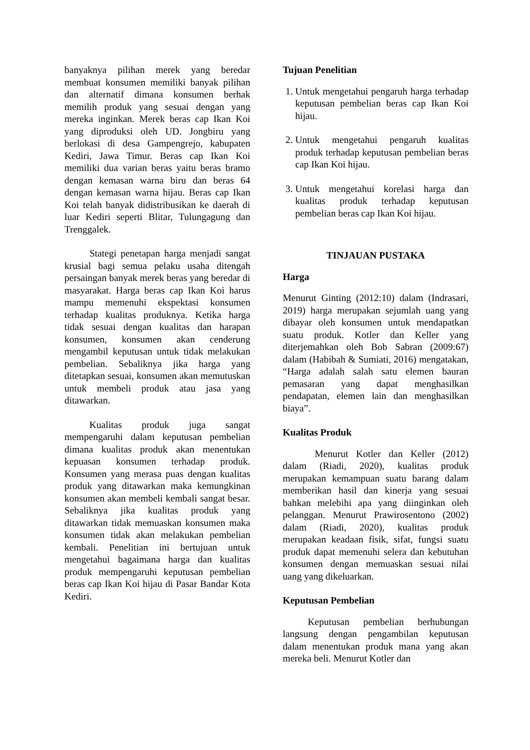banyaknya pilihan merek yang beredar membuat konsumen memiliki banyak pilihan dan alternatif dimana konsumen berhak memilih produk yang sesuai dengan yang mereka inginkan. Merek beras cap Ikan Koi yang diproduksi oleh UD. Jongbiru yang berlokasi di desa Gampengrejo, kabupaten Kediri, Jawa Timur. Beras cap Ikan Koi memiliki dua varian beras yaitu beras bramo dengan kemasan warna biru dan beras 64 dengan kemasan warna hijau. Beras cap Ikan Koi telah banyak didistribusikan ke daerah di luar Kediri seperti Blitar, Tulungagung dan Trenggalek.
Stategi penetapan harga menjadi sangat krusial bagi semua pelaku usaha ditengah persaingan banyak merek beras yang beredar di masyarakat. Harga beras cap Ikan Koi harus mampu memenuhi ekspektasi konsumen terhadap kualitas produknya. Ketika harga tidak sesuai dengan kualitas dan harapan konsumen, konsumen akan cenderung mengambil keputusan untuk tidak melakukan pembelian. Sebaliknya jika harga yang ditetapkan sesuai, konsumen akan memutuskan untuk membeli produk atau jasa yang ditawarkan.
Kualitas produk juga sangat mempengaruhi dalam keputusan pembelian dimana kualitas produk akan menentukan kepuasan konsumen terhadap produk. Konsumen yang merasa puas dengan kualitas produk yang ditawarkan maka kemungkinan konsumen akan membeli kembali sangat besar. Sebaliknya jika kualitas produk yang ditawarkan tidak memuaskan konsumen maka konsumen tidak akan melakukan pembelian kembali. Penelitian ini bertujuan untuk mengetahui bagaimana harga dan kualitas produk mempengaruhi keputusan pembelian beras cap Ikan Koi hijau di Pasar Bandar Kota Kediri.
Tujuan Penelitian
1. Untuk mengetahui pengaruh harga terhadap keputusan pembelian beras cap Ikan Koi hijau.
2. Untuk mengetahui pengaruh kualitas produk terhadap keputusan pembelian beras cap Ikan Koi hijau.
3. Untuk mengetahui korelasi harga dan kualitas produk terhadap keputusan pembelian beras cap Ikan Koi hijau.
TINJAUAN PUSTAKA
Harga
Menurut Ginting (2012:10) dalam (Indrasari, 2019) harga merupakan sejumlah uang yang dibayar oleh konsumen untuk mendapatkan suatu produk. Kotler dan Keller yang diterjemahkan oleh Bob Sabran (2009:67) dalam (Habibah & Sumiati, 2016) mengatakan, “Harga adalah salah satu elemen bauran pemasaran yang dapat menghasilkan pendapatan, elemen lain dan menghasilkan biaya”.
Kualitas Produk
Menurut Kotler dan Keller (2012) dalam (Riadi, 2020), kualitas produk merupakan kemampuan suatu barang dalam memberikan hasil dan kinerja yang sesuai bahkan melebihi apa yang diinginkan oleh pelanggan. Menurut Prawirosentono (2002) dalam (Riadi, 2020), kualitas produk merupakan keadaan fisik, sifat, fungsi suatu produk dapat memenuhi selera dan kebutuhan konsumen dengan memuaskan sesuai nilai uang yang dikeluarkan.
Keputusan Pembelian
Keputusan pembelian berhubungan langsung dengan pengambilan keputusan dalam menentukan produk mana yang akan mereka beli. Menurut Kotler dan